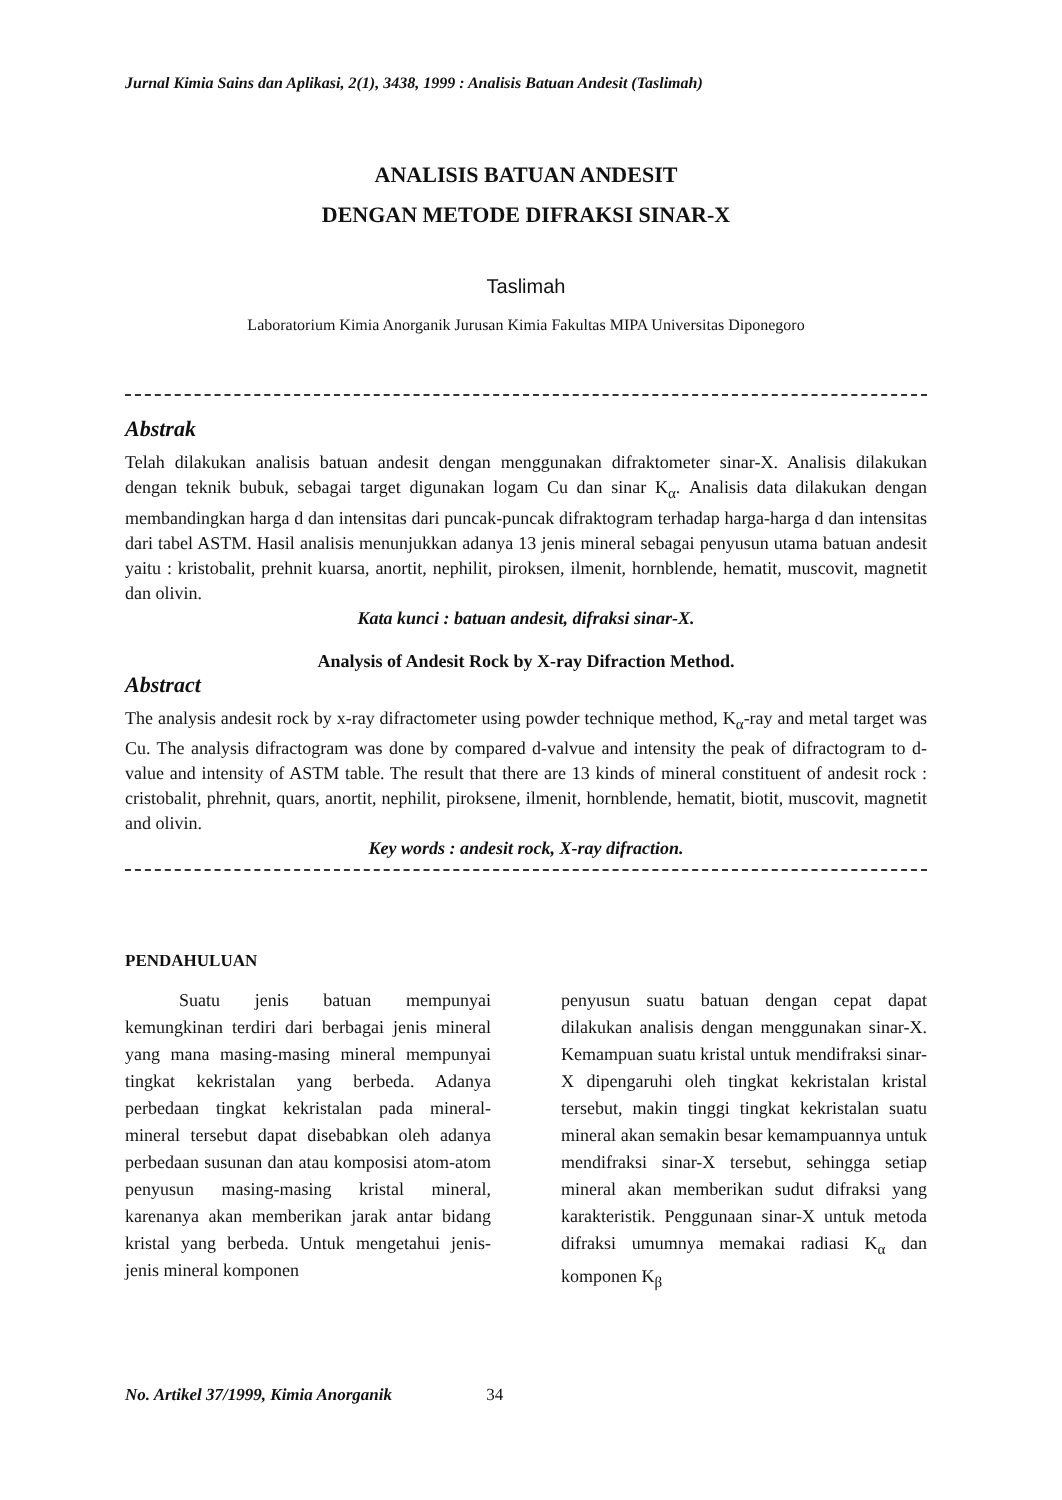Jurnal Kimia Sains dan Aplikasi, 2(1), 3438, 1999 : Analisis Batuan Andesit (Taslimah)
ANALISIS BATUAN ANDESIT
DENGAN METODE DIFRAKSI SINAR-X
Taslimah
Laboratorium Kimia Anorganik Jurusan Kimia Fakultas MIPA Universitas Diponegoro
Abstrak
Telah dilakukan analisis batuan andesit dengan menggunakan difraktometer sinar-X. Analisis dilakukan dengan teknik bubuk, sebagai target digunakan logam Cu dan sinar K<sub>α</sub>. Analisis data dilakukan dengan membandingkan harga d dan intensitas dari puncak-puncak difraktogram terhadap harga-harga d dan intensitas dari tabel ASTM. Hasil analisis menunjukkan adanya 13 jenis mineral sebagai penyusun utama batuan andesit yaitu : kristobalit, prehnit kuarsa, anortit, nephilit, piroksen, ilmenit, hornblende, hematit, muscovit, magnetit dan olivin.
Kata kunci : batuan andesit, difraksi sinar-X.
Analysis of Andesit Rock by X-ray Difraction Method.
Abstract
The analysis andesit rock by x-ray difractometer using powder technique method, K<sub>α</sub>-ray and metal target was Cu. The analysis difractogram was done by compared d-valvue and intensity the peak of difractogram to d-value and intensity of ASTM table. The result that there are 13 kinds of mineral constituent of andesit rock : cristobalit, phrehnit, quars, anortit, nephilit, piroksene, ilmenit, hornblende, hematit, biotit, muscovit, magnetit and olivin.
Key words : andesit rock, X-ray difraction.
PENDAHULUAN
   Suatu jenis batuan mempunyai kemungkinan terdiri dari berbagai jenis mineral yang mana masing-masing mineral mempunyai tingkat kekristalan yang berbeda. Adanya perbedaan tingkat kekristalan pada mineral-mineral tersebut dapat disebabkan oleh adanya perbedaan susunan dan atau komposisi atom-atom penyusun masing-masing kristal mineral, karenanya akan memberikan jarak antar bidang kristal yang berbeda. Untuk mengetahui jenis-jenis mineral komponen
penyusun suatu batuan dengan cepat dapat dilakukan analisis dengan menggunakan sinar-X. Kemampuan suatu kristal untuk mendifraksi sinar-X dipengaruhi oleh tingkat kekristalan kristal tersebut, makin tinggi tingkat kekristalan suatu mineral akan semakin besar kemampuannya untuk mendifraksi sinar-X tersebut, sehingga setiap mineral akan memberikan sudut difraksi yang karakteristik. Penggunaan sinar-X untuk metoda difraksi umumnya memakai radiasi K<sub>α</sub> dan komponen K<sub>β</sub>
No. Artikel 37/1999, Kimia Anorganik 34